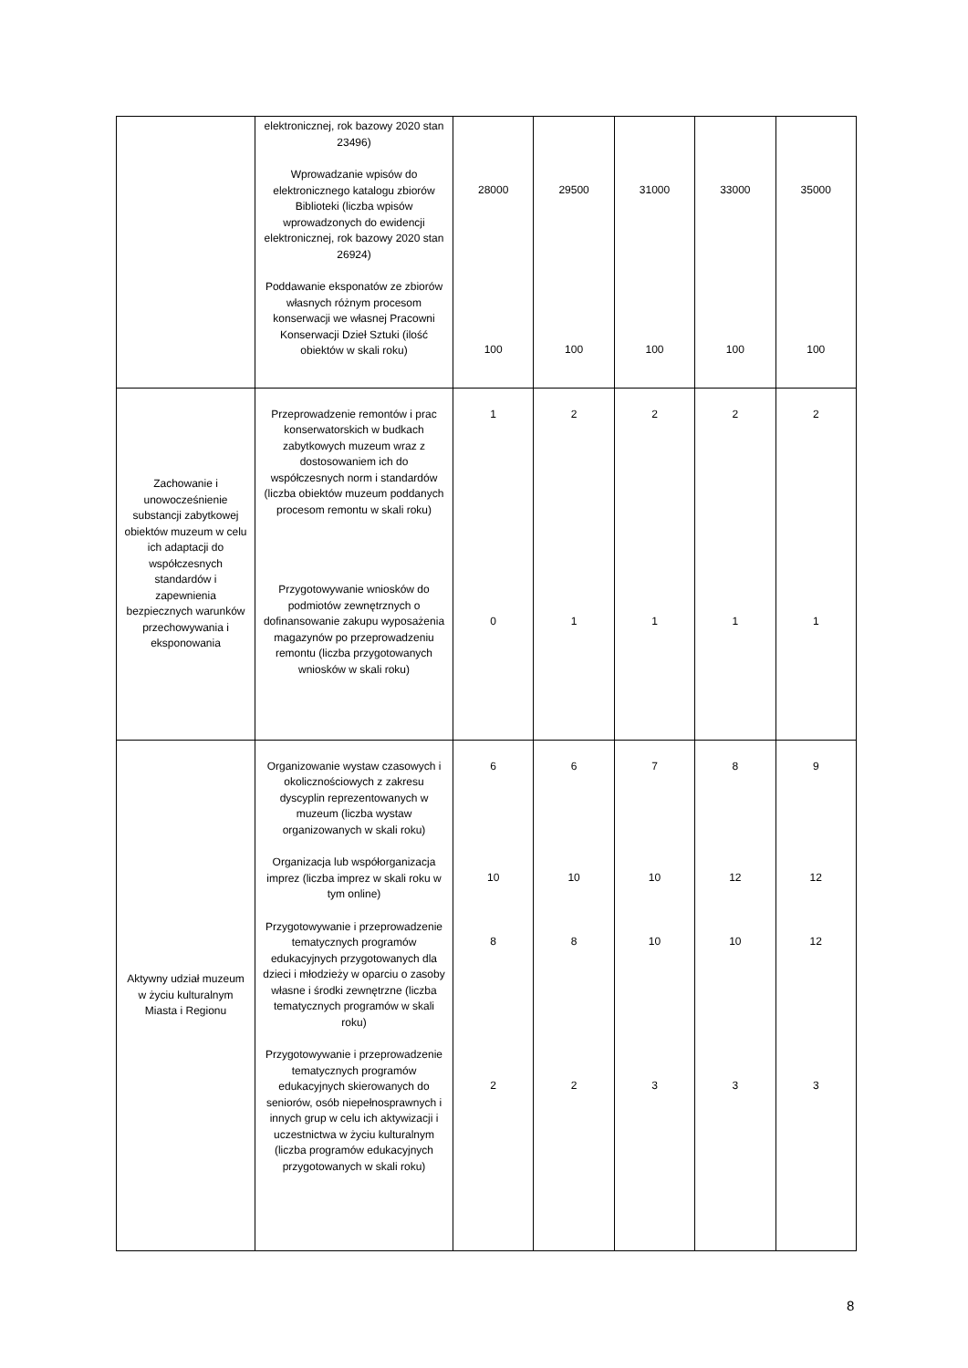| | elektronicznej, rok bazowy 2020 stan 23496) Wprowadzanie wpisów do elektronicznego katalogu zbiorów Biblioteki (liczba wpisów wprowadzonych do ewidencji elektronicznej, rok bazowy 2020 stan 26924) Poddawanie eksponatów ze zbiorów własnych różnym procesom konserwacji we własnej Pracowni Konserwacji Dzieł Sztuki (ilość obiektów w skali roku) | 28000 100 | 29500 100 | 31000 100 | 33000 100 | 35000 100 |
| Zachowanie i unowocześnienie substancji zabytkowej obiektów muzeum w celu ich adaptacji do współczesnych standardów i zapewnienia bezpiecznych warunków przechowywania i eksponowania | Przeprowadzenie remontów i prac konserwatorskich w budkach zabytkowych muzeum wraz z dostosowaniem ich do współczesnych norm i standardów (liczba obiektów muzeum poddanych procesom remontu w skali roku) Przygotowywanie wniosków do podmiotów zewnętrznych o dofinansowanie zakupu wyposażenia magazynów po przeprowadzeniu remontu (liczba przygotowanych wniosków w skali roku) | 1 0 | 2 1 | 2 1 | 2 1 | 2 1 |
| Aktywny udział muzeum w życiu kulturalnym Miasta i Regionu | Organizowanie wystaw czasowych i okolicznościowych z zakresu dyscyplin reprezentowanych w muzeum (liczba wystaw organizowanych w skali roku) Organizacja lub współorganizacja imprez (liczba imprez w skali roku w tym online) Przygotowywanie i przeprowadzenie tematycznych programów edukacyjnych przygotowanych dla dzieci i młodzieży w oparciu o zasoby własne i środki zewnętrzne (liczba tematycznych programów w skali roku) Przygotowywanie i przeprowadzenie tematycznych programów edukacyjnych skierowanych do seniorów, osób niepełnosprawnych i innych grup w celu ich aktywizacji i uczestnictwa w życiu kulturalnym (liczba programów edukacyjnych przygotowanych w skali roku) | 6 10 8 2 | 6 10 8 2 | 7 10 10 3 | 8 12 10 3 | 9 12 12 3 |
8